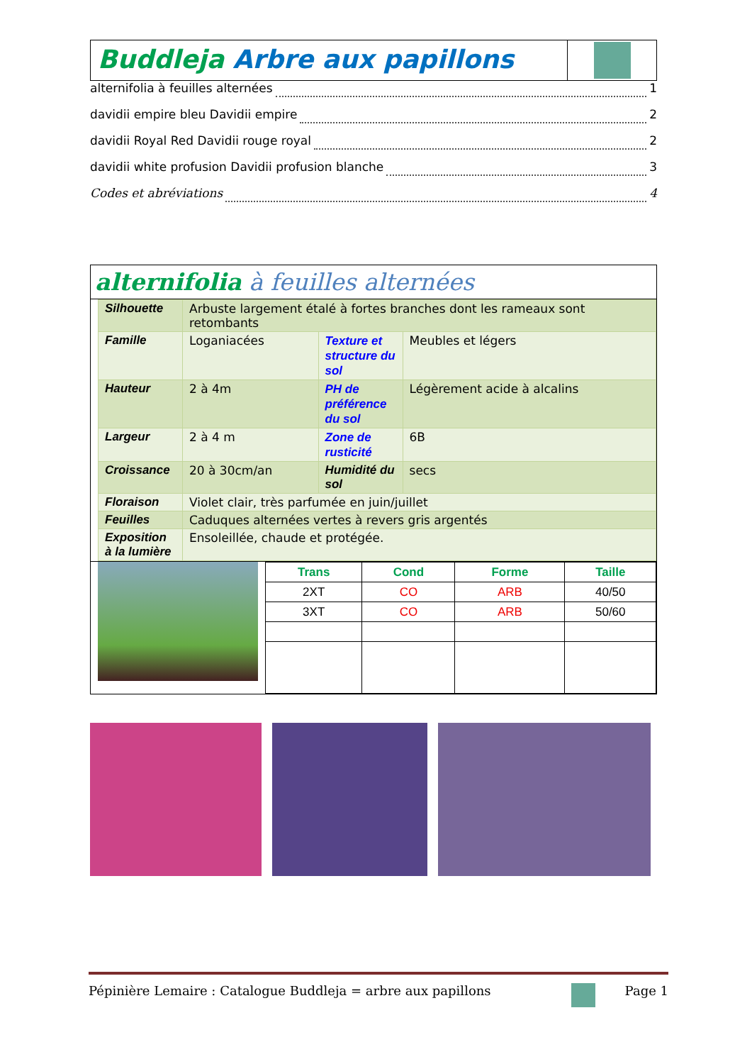Buddleja Arbre aux papillons
alternifolia à feuilles alternées 1
davidii empire bleu Davidii empire 2
davidii Royal Red Davidii rouge royal 2
davidii white profusion Davidii profusion blanche 3
Codes et abréviations 4
alternifolia à feuilles alternées
| Silhouette | Arbuste largement étalé à fortes branches dont les rameaux sont retombants | | |
| Famille | Loganiacées | Texture et structure du sol | Meubles et légers |
| Hauteur | 2 à 4m | PH de préférence du sol | Légèrement acide à alcalins |
| Largeur | 2 à 4 m | Zone de rusticité | 6B |
| Croissance | 20 à 30cm/an | Humidité du sol | secs |
| Floraison | Violet clair, très parfumée en juin/juillet | | |
| Feuilles | Caduques alternées vertes à revers gris argentés | | |
| Exposition à la lumière | Ensoleillée, chaude et protégée. | | |
| Trans | Cond | Forme | Taille |
| --- | --- | --- | --- |
| 2XT | CO | ARB | 40/50 |
| 3XT | CO | ARB | 50/60 |
Pépinière Lemaire : Catalogue Buddleja = arbre aux papillons Page 1